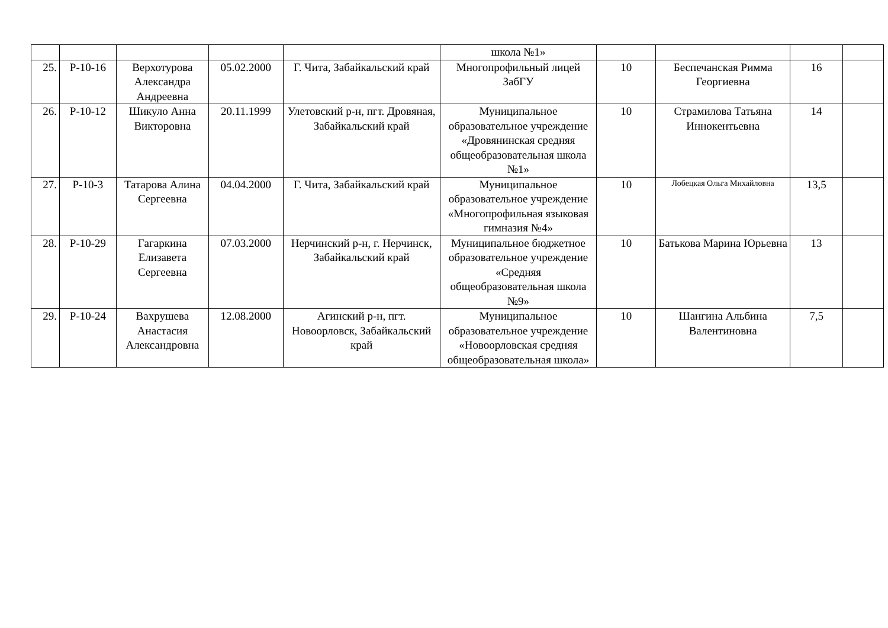| | | | | | школа №1» | | | | |
| 25. | Р-10-16 | Верхотурова Александра Андреевна | 05.02.2000 | Г. Чита, Забайкальский край | Многопрофильный лицей ЗабГУ | 10 | Беспечанская Римма Георгиевна | 16 | |
| 26. | Р-10-12 | Шикуло Анна Викторовна | 20.11.1999 | Улетовский р-н, пгт. Дровяная, Забайкальский край | Муниципальное образовательное учреждение «Дровянинская средняя общеобразовательная школа №1» | 10 | Страмилова Татьяна Иннокентьевна | 14 | |
| 27. | Р-10-3 | Татарова Алина Сергеевна | 04.04.2000 | Г. Чита, Забайкальский край | Муниципальное образовательное учреждение «Многопрофильная языковая гимназия №4» | 10 | Лобецкая Ольга Михайловна | 13,5 | |
| 28. | Р-10-29 | Гагаркина Елизавета Сергеевна | 07.03.2000 | Нерчинский р-н, г. Нерчинск, Забайкальский край | Муниципальное бюджетное образовательное учреждение «Средняя общеобразовательная школа №9» | 10 | Батькова Марина Юрьевна | 13 | |
| 29. | Р-10-24 | Вахрушева Анастасия Александровна | 12.08.2000 | Агинский р-н, пгт. Новоорловск, Забайкальский край | Муниципальное образовательное учреждение «Новоорловская средняя общеобразовательная школа» | 10 | Шангина Альбина Валентиновна | 7,5 | |